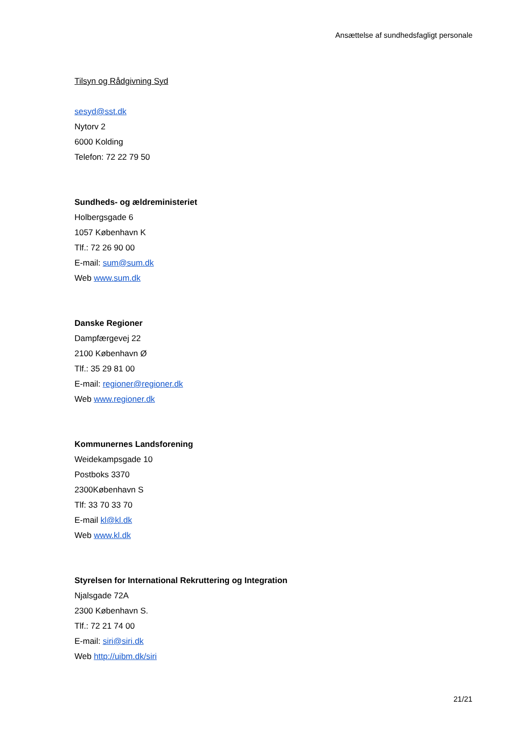Ansættelse af sundhedsfagligt personale
Tilsyn og Rådgivning Syd
sesyd@sst.dk
Nytorv 2
6000 Kolding
Telefon: 72 22 79 50
Sundheds- og ældreministeriet
Holbergsgade 6
1057 København K
Tlf.: 72 26 90 00
E-mail: sum@sum.dk
Web www.sum.dk
Danske Regioner
Dampfærgevej 22
2100 København Ø
Tlf.: 35 29 81 00
E-mail: regioner@regioner.dk
Web www.regioner.dk
Kommunernes Landsforening
Weidekampsgade 10
Postboks 3370
2300København S
Tlf: 33 70 33 70
E-mail kl@kl.dk
Web www.kl.dk
Styrelsen for International Rekruttering og Integration
Njalsgade 72A
2300 København S.
Tlf.: 72 21 74 00
E-mail: siri@siri.dk
Web http://uibm.dk/siri
21/21